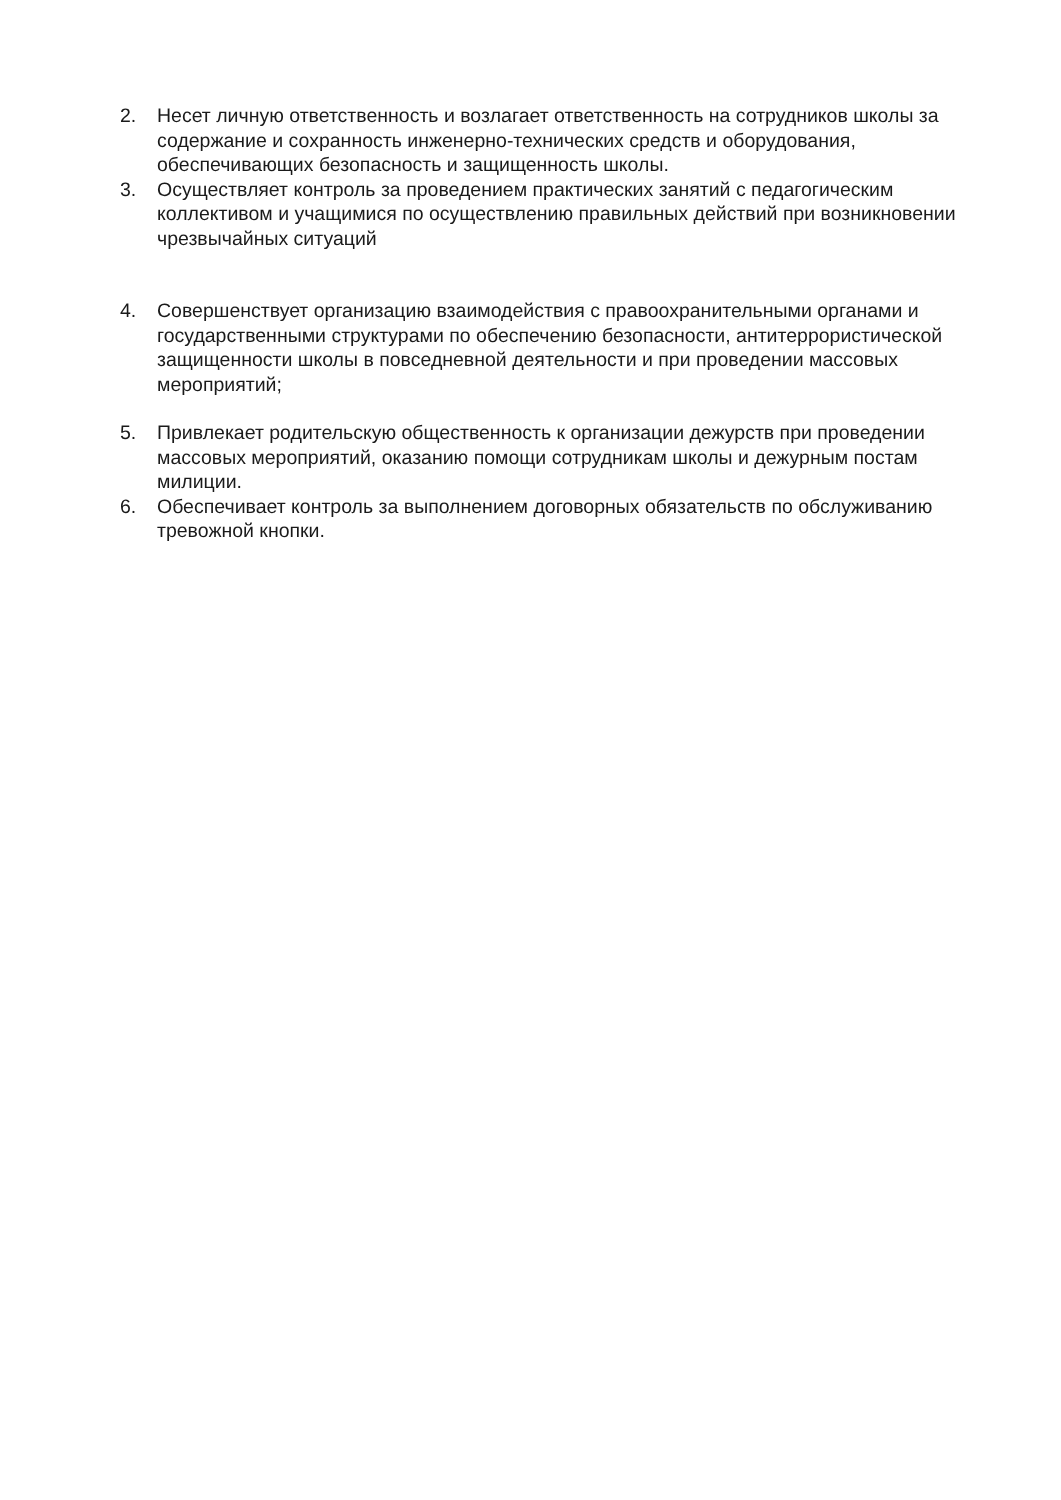2. Несет личную ответственность и возлагает ответственность на сотрудников школы за содержание и сохранность инженерно-технических средств и оборудования, обеспечивающих безопасность и защищенность школы.
3. Осуществляет контроль за проведением практических занятий с педагогическим коллективом и учащимися по осуществлению правильных действий при возникновении
чрезвычайных ситуаций
4. Совершенствует организацию взаимодействия с правоохранительными органами и
государственными структурами по обеспечению безопасности, антитеррористической
защищенности школы в повседневной деятельности и при проведении массовых мероприятий;
5. Привлекает родительскую общественность к организации дежурств при проведении массовых мероприятий, оказанию помощи сотрудникам школы и дежурным постам милиции.
6. Обеспечивает контроль за выполнением договорных обязательств по обслуживанию тревожной кнопки.